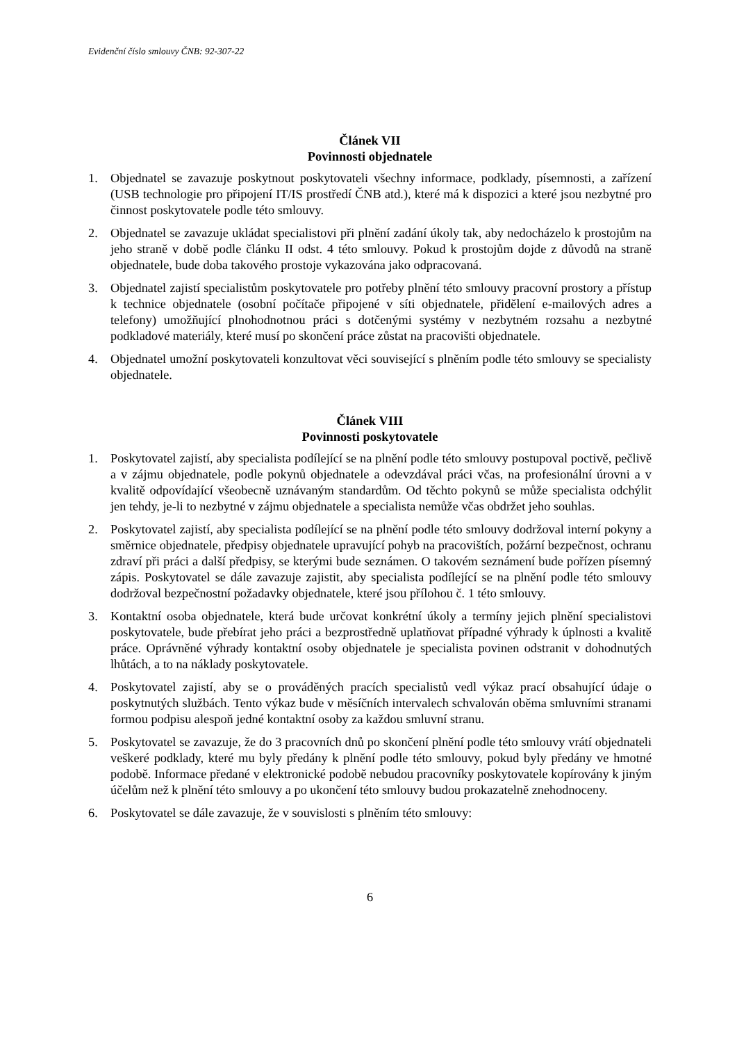Evidenční číslo smlouvy ČNB: 92-307-22
Článek VII
Povinnosti objednatele
1. Objednatel se zavazuje poskytnout poskytovateli všechny informace, podklady, písemnosti, a zařízení (USB technologie pro připojení IT/IS prostředí ČNB atd.), které má k dispozici a které jsou nezbytné pro činnost poskytovatele podle této smlouvy.
2. Objednatel se zavazuje ukládat specialistovi při plnění zadání úkoly tak, aby nedocházelo k prostojům na jeho straně v době podle článku II odst. 4 této smlouvy. Pokud k prostojům dojde z důvodů na straně objednatele, bude doba takového prostoje vykazována jako odpracovaná.
3. Objednatel zajistí specialistům poskytovatele pro potřeby plnění této smlouvy pracovní prostory a přístup k technice objednatele (osobní počítače připojené v síti objednatele, přidělení e-mailových adres a telefony) umožňující plnohodnotnou práci s dotčenými systémy v nezbytném rozsahu a nezbytné podkladové materiály, které musí po skončení práce zůstat na pracovišti objednatele.
4. Objednatel umožní poskytovateli konzultovat věci související s plněním podle této smlouvy se specialisty objednatele.
Článek VIII
Povinnosti poskytovatele
1. Poskytovatel zajistí, aby specialista podílející se na plnění podle této smlouvy postupoval poctivě, pečlivě a v zájmu objednatele, podle pokynů objednatele a odevzdával práci včas, na profesionální úrovni a v kvalitě odpovídající všeobecně uznávaným standardům. Od těchto pokynů se může specialista odchýlit jen tehdy, je-li to nezbytné v zájmu objednatele a specialista nemůže včas obdržet jeho souhlas.
2. Poskytovatel zajistí, aby specialista podílející se na plnění podle této smlouvy dodržoval interní pokyny a směrnice objednatele, předpisy objednatele upravující pohyb na pracovištích, požární bezpečnost, ochranu zdraví při práci a další předpisy, se kterými bude seznámen. O takovém seznámení bude pořízen písemný zápis. Poskytovatel se dále zavazuje zajistit, aby specialista podílející se na plnění podle této smlouvy dodržoval bezpečnostní požadavky objednatele, které jsou přílohou č. 1 této smlouvy.
3. Kontaktní osoba objednatele, která bude určovat konkrétní úkoly a termíny jejich plnění specialistovi poskytovatele, bude přebírat jeho práci a bezprostředně uplatňovat případné výhrady k úplnosti a kvalitě práce. Oprávněné výhrady kontaktní osoby objednatele je specialista povinen odstranit v dohodnutých lhůtách, a to na náklady poskytovatele.
4. Poskytovatel zajistí, aby se o prováděných pracích specialistů vedl výkaz prací obsahující údaje o poskytnutých službách. Tento výkaz bude v měsíčních intervalech schvalován oběma smluvními stranami formou podpisu alespoň jedné kontaktní osoby za každou smluvní stranu.
5. Poskytovatel se zavazuje, že do 3 pracovních dnů po skončení plnění podle této smlouvy vrátí objednateli veškeré podklady, které mu byly předány k plnění podle této smlouvy, pokud byly předány ve hmotné podobě. Informace předané v elektronické podobě nebudou pracovníky poskytovatele kopírovány k jiným účelům než k plnění této smlouvy a po ukončení této smlouvy budou prokazatelně znehodnoceny.
6. Poskytovatel se dále zavazuje, že v souvislosti s plněním této smlouvy:
6